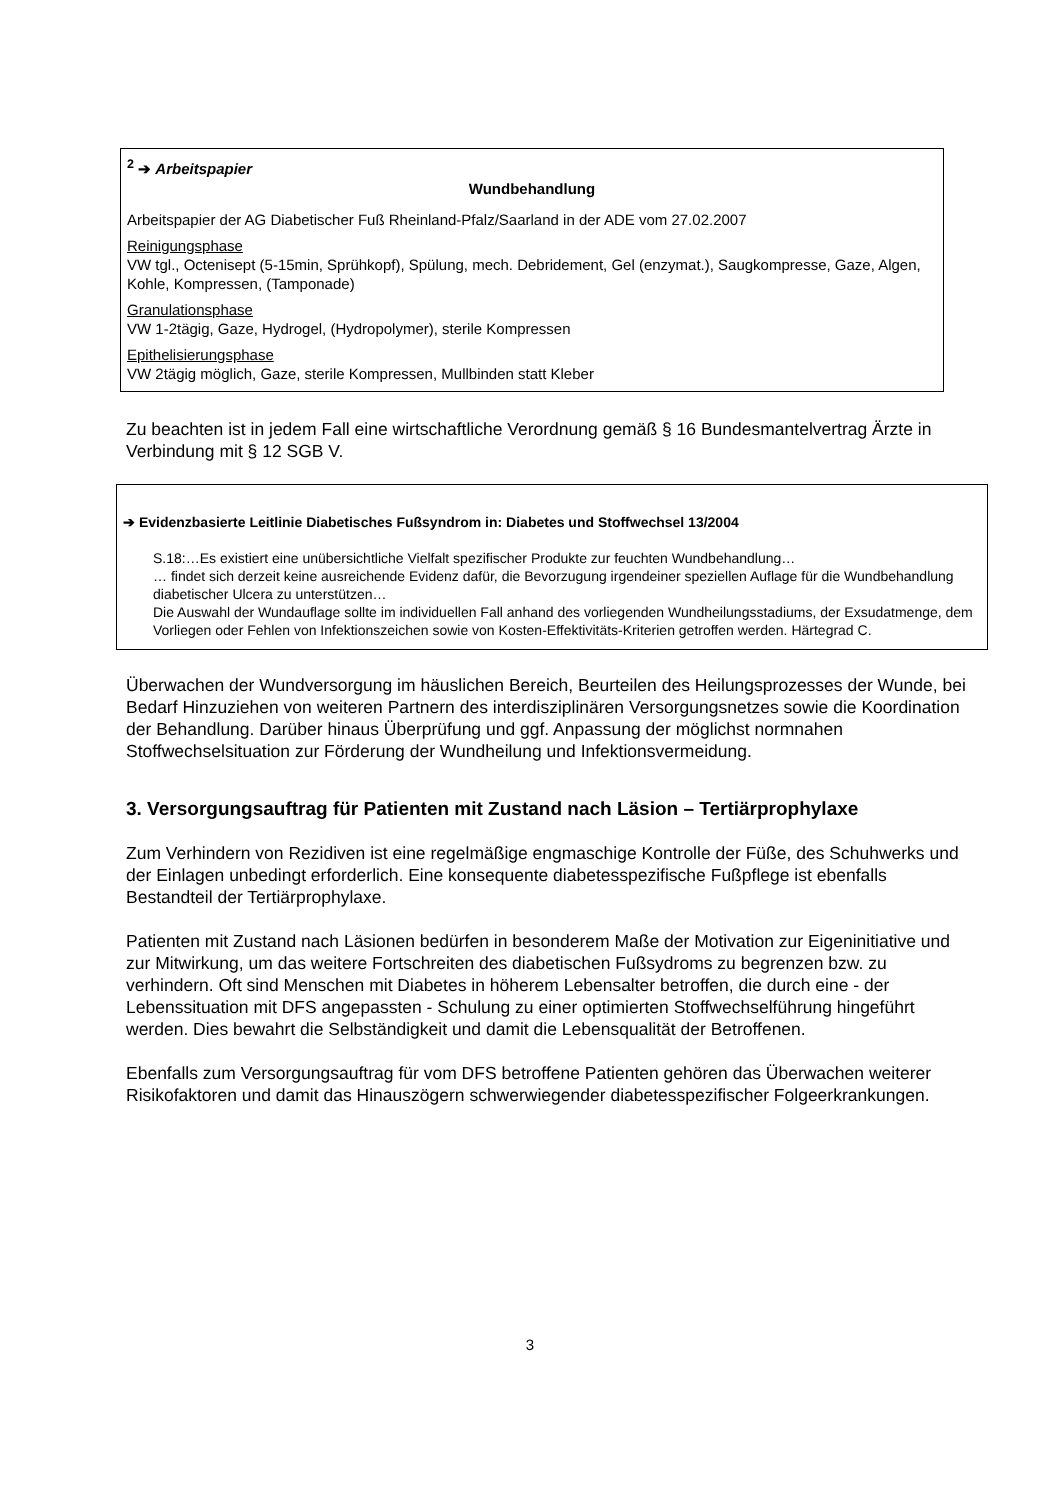<sup>2</sup> ➔ Arbeitspapier
Wundbehandlung
Arbeitspapier der AG Diabetischer Fuß Rheinland-Pfalz/Saarland in der ADE vom 27.02.2007
Reinigungsphase
VW tgl., Octenisept (5-15min, Sprühkopf), Spülung, mech. Debridement, Gel (enzymat.), Saugkompresse, Gaze, Algen, Kohle, Kompressen, (Tamponade)
Granulationsphase
VW 1-2tägig, Gaze, Hydrogel, (Hydropolymer), sterile Kompressen
Epithelisierungsphase
VW 2tägig möglich, Gaze, sterile Kompressen, Mullbinden statt Kleber
Zu beachten ist in jedem Fall eine wirtschaftliche Verordnung gemäß § 16 Bundesmantelvertrag Ärzte in Verbindung mit § 12 SGB V.
➔ Evidenzbasierte Leitlinie Diabetisches Fußsyndrom in: Diabetes und Stoffwechsel 13/2004
S.18:…Es existiert eine unübersichtliche Vielfalt spezifischer Produkte zur feuchten Wundbehandlung…
… findet sich derzeit keine ausreichende Evidenz dafür, die Bevorzugung irgendeiner speziellen Auflage für die Wundbehandlung diabetischer Ulcera zu unterstützen…
Die Auswahl der Wundauflage sollte im individuellen Fall anhand des vorliegenden Wundheilungsstadiums, der Exsudatmenge, dem Vorliegen oder Fehlen von Infektionszeichen sowie von Kosten-Effektivitäts-Kriterien getroffen werden. Härtegrad C.
Überwachen der Wundversorgung im häuslichen Bereich, Beurteilen des Heilungsprozesses der Wunde, bei Bedarf Hinzuziehen von weiteren Partnern des interdisziplinären Versorgungsnetzes sowie die Koordination der Behandlung. Darüber hinaus Überprüfung und ggf. Anpassung der möglichst normnahen Stoffwechselsituation zur Förderung der Wundheilung und Infektionsvermeidung.
3. Versorgungsauftrag für Patienten mit Zustand nach Läsion – Tertiärprophylaxe
Zum Verhindern von Rezidiven ist eine regelmäßige engmaschige Kontrolle der Füße, des Schuhwerks und der Einlagen unbedingt erforderlich. Eine konsequente diabetesspezifische Fußpflege ist ebenfalls Bestandteil der Tertiärprophylaxe.
Patienten mit Zustand nach Läsionen bedürfen in besonderem Maße der Motivation zur Eigeninitiative und zur Mitwirkung, um das weitere Fortschreiten des diabetischen Fußsydroms zu begrenzen bzw. zu verhindern. Oft sind Menschen mit Diabetes in höherem Lebensalter betroffen, die durch eine - der Lebenssituation mit DFS angepassten - Schulung zu einer optimierten Stoffwechselführung hingeführt werden. Dies bewahrt die Selbständigkeit und damit die Lebensqualität der Betroffenen.
Ebenfalls zum Versorgungsauftrag für vom DFS betroffene Patienten gehören das Überwachen weiterer Risikofaktoren und damit das Hinauszögern schwerwiegender diabetesspezifischer Folgeerkrankungen.
3